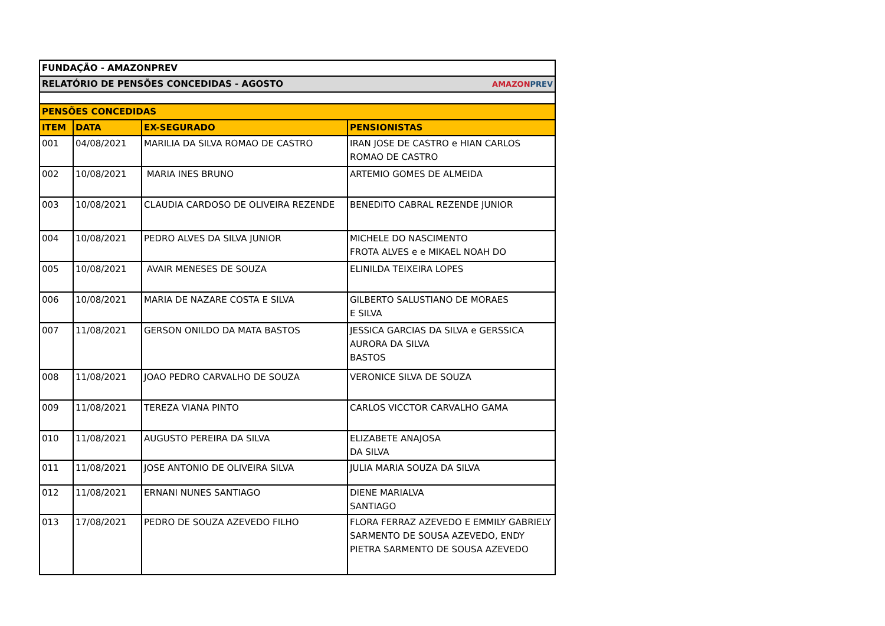| FUNDAÇÃO - AMAZONPREV | | | |
| RELATÓRIO DE PENSÕES CONCEDIDAS - AGOSTO AMAZON PREV | | | |
| PENSÕES CONCEDIDAS | | | |
| ITEM | DATA | EX-SEGURADO | PENSIONISTAS |
| 001 | 04/08/2021 | MARILIA DA SILVA ROMAO DE CASTRO | IRAN JOSE DE CASTRO e HIAN CARLOS ROMAO DE CASTRO |
| 002 | 10/08/2021 | MARIA INES BRUNO | ARTEMIO GOMES DE ALMEIDA |
| 003 | 10/08/2021 | CLAUDIA CARDOSO DE OLIVEIRA REZENDE | BENEDITO CABRAL REZENDE JUNIOR |
| 004 | 10/08/2021 | PEDRO ALVES DA SILVA JUNIOR | MICHELE DO NASCIMENTO FROTA ALVES e e MIKAEL NOAH DO |
| 005 | 10/08/2021 | AVAIR MENESES DE SOUZA | ELINILDA TEIXEIRA LOPES |
| 006 | 10/08/2021 | MARIA DE NAZARE COSTA E SILVA | GILBERTO SALUSTIANO DE MORAES E SILVA |
| 007 | 11/08/2021 | GERSON ONILDO DA MATA BASTOS | JESSICA GARCIAS DA SILVA e GERSSICA AURORA DA SILVA BASTOS |
| 008 | 11/08/2021 | JOAO PEDRO CARVALHO DE SOUZA | VERONICE SILVA DE SOUZA |
| 009 | 11/08/2021 | TEREZA VIANA PINTO | CARLOS VICCTOR CARVALHO GAMA |
| 010 | 11/08/2021 | AUGUSTO PEREIRA DA SILVA | ELIZABETE ANAJOSA DA SILVA |
| 011 | 11/08/2021 | JOSE ANTONIO DE OLIVEIRA SILVA | JULIA MARIA SOUZA DA SILVA |
| 012 | 11/08/2021 | ERNANI NUNES SANTIAGO | DIENE MARIALVA SANTIAGO |
| 013 | 17/08/2021 | PEDRO DE SOUZA AZEVEDO FILHO | FLORA FERRAZ AZEVEDO E EMMILY GABRIELY SARMENTO DE SOUSA AZEVEDO, ENDY PIETRA SARMENTO DE SOUSA AZEVEDO |